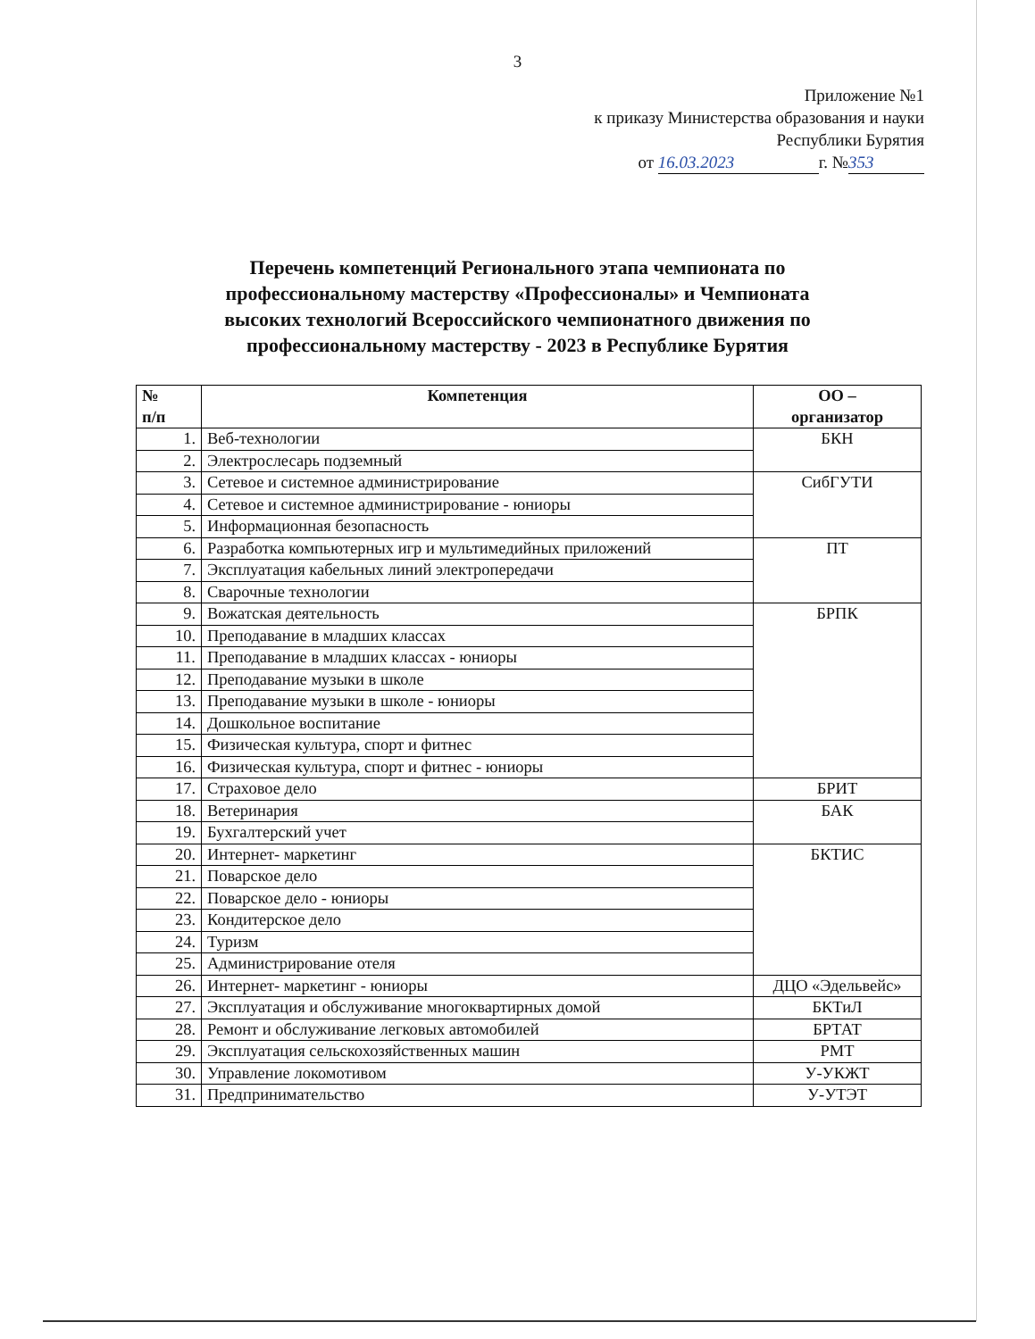3
Приложение №1
к приказу Министерства образования и науки
Республики Бурятия
от 16.03.2023 г. № 353
Перечень компетенций Регионального этапа чемпионата по
профессиональному мастерству «Профессионалы» и Чемпионата
высоких технологий Всероссийского чемпионатного движения по
профессиональному мастерству - 2023 в Республике Бурятия
| № п/п | Компетенция | ОО – организатор |
| --- | --- | --- |
| 1. | Веб-технологии | БКН |
| 2. | Электрослесарь подземный | |
| 3. | Сетевое и системное администрирование | СибГУТИ |
| 4. | Сетевое и системное администрирование - юниоры | |
| 5. | Информационная безопасность | |
| 6. | Разработка компьютерных игр и мультимедийных приложений | ПТ |
| 7. | Эксплуатация кабельных линий электропередачи | |
| 8. | Сварочные технологии | |
| 9. | Вожатская деятельность | БРПК |
| 10. | Преподавание в младших классах | |
| 11. | Преподавание в младших классах - юниоры | |
| 12. | Преподавание музыки в школе | |
| 13. | Преподавание музыки в школе - юниоры | |
| 14. | Дошкольное воспитание | |
| 15. | Физическая культура, спорт и фитнес | |
| 16. | Физическая культура, спорт и фитнес - юниоры | |
| 17. | Страховое дело | БРИТ |
| 18. | Ветеринария | БАК |
| 19. | Бухгалтерский учет | |
| 20. | Интернет- маркетинг | БКТИС |
| 21. | Поварское дело | |
| 22. | Поварское дело - юниоры | |
| 23. | Кондитерское дело | |
| 24. | Туризм | |
| 25. | Администрирование отеля | |
| 26. | Интернет- маркетинг - юниоры | ДЦО «Эдельвейс» |
| 27. | Эксплуатация и обслуживание многоквартирных домой | БКТиЛ |
| 28. | Ремонт и обслуживание легковых автомобилей | БРТАТ |
| 29. | Эксплуатация сельскохозяйственных машин | РМТ |
| 30. | Управление локомотивом | У-УКЖТ |
| 31. | Предпринимательство | У-УТЭТ |